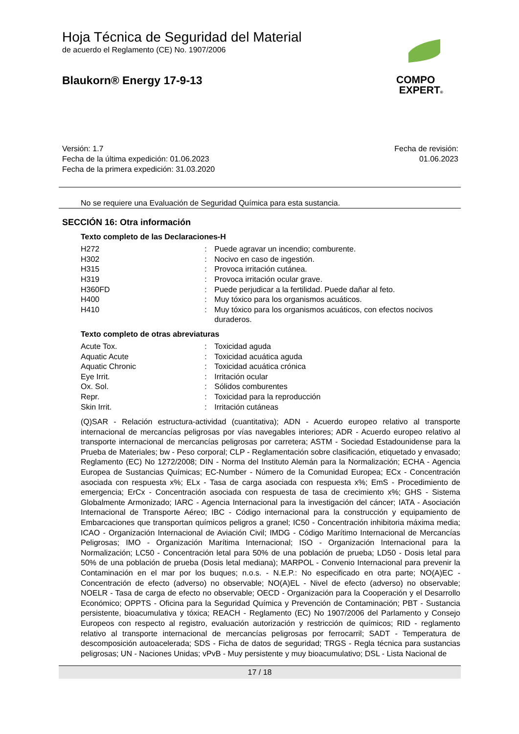Hoja Técnica de Seguridad del Material
de acuerdo el Reglamento (CE) No. 1907/2006
Blaukorn® Energy 17-9-13
COMPO
EXPERT®
Versión: 1.7
Fecha de la última expedición: 01.06.2023
Fecha de la primera expedición: 31.03.2020
Fecha de revisión:
01.06.2023
No se requiere una Evaluación de Seguridad Química para esta sustancia.
SECCIÓN 16: Otra información
Texto completo de las Declaraciones-H
H272: Puede agravar un incendio; comburente.
H302: Nocivo en caso de ingestión.
H315: Provoca irritación cutánea.
H319: Provoca irritación ocular grave.
H360FD: Puede perjudicar a la fertilidad. Puede dañar al feto.
H400: Muy tóxico para los organismos acuáticos.
H410: Muy tóxico para los organismos acuáticos, con efectos nocivos duraderos.
Texto completo de otras abreviaturas
Acute Tox.: Toxicidad aguda
Aquatic Acute: Toxicidad acuática aguda
Aquatic Chronic: Toxicidad acuática crónica
Eye Irrit.: Irritación ocular
Ox. Sol.: Sólidos comburentes
Repr.: Toxicidad para la reproducción
Skin Irrit.: Irritación cutáneas
(Q)SAR - Relación estructura-actividad (cuantitativa); ADN - Acuerdo europeo relativo al transporte internacional de mercancías peligrosas por vías navegables interiores; ADR - Acuerdo europeo relativo al transporte internacional de mercancías peligrosas por carretera; ASTM - Sociedad Estadounidense para la Prueba de Materiales; bw - Peso corporal; CLP - Reglamentación sobre clasificación, etiquetado y envasado; Reglamento (EC) No 1272/2008; DIN - Norma del Instituto Alemán para la Normalización; ECHA - Agencia Europea de Sustancias Químicas; EC-Number - Número de la Comunidad Europea; ECx - Concentración asociada con respuesta x%; ELx - Tasa de carga asociada con respuesta x%; EmS - Procedimiento de emergencia; ErCx - Concentración asociada con respuesta de tasa de crecimiento x%; GHS - Sistema Globalmente Armonizado; IARC - Agencia Internacional para la investigación del cáncer; IATA - Asociación Internacional de Transporte Aéreo; IBC - Código internacional para la construcción y equipamiento de Embarcaciones que transportan químicos peligros a granel; IC50 - Concentración inhibitoria máxima media; ICAO - Organización Internacional de Aviación Civil; IMDG - Código Marítimo Internacional de Mercancías Peligrosas; IMO - Organización Marítima Internacional; ISO - Organización Internacional para la Normalización; LC50 - Concentración letal para 50% de una población de prueba; LD50 - Dosis letal para 50% de una población de prueba (Dosis letal mediana); MARPOL - Convenio Internacional para prevenir la Contaminación en el mar por los buques; n.o.s. - N.E.P.: No especificado en otra parte; NO(A)EC - Concentración de efecto (adverso) no observable; NO(A)EL - Nivel de efecto (adverso) no observable; NOELR - Tasa de carga de efecto no observable; OECD - Organización para la Cooperación y el Desarrollo Económico; OPPTS - Oficina para la Seguridad Química y Prevención de Contaminación; PBT - Sustancia persistente, bioacumulativa y tóxica; REACH - Reglamento (EC) No 1907/2006 del Parlamento y Consejo Europeos con respecto al registro, evaluación autorización y restricción de químicos; RID - reglamento relativo al transporte internacional de mercancías peligrosas por ferrocarril; SADT - Temperatura de descomposición autoacelerada; SDS - Ficha de datos de seguridad; TRGS - Regla técnica para sustancias peligrosas; UN - Naciones Unidas; vPvB - Muy persistente y muy bioacumulativo; DSL - Lista Nacional de
17 / 18